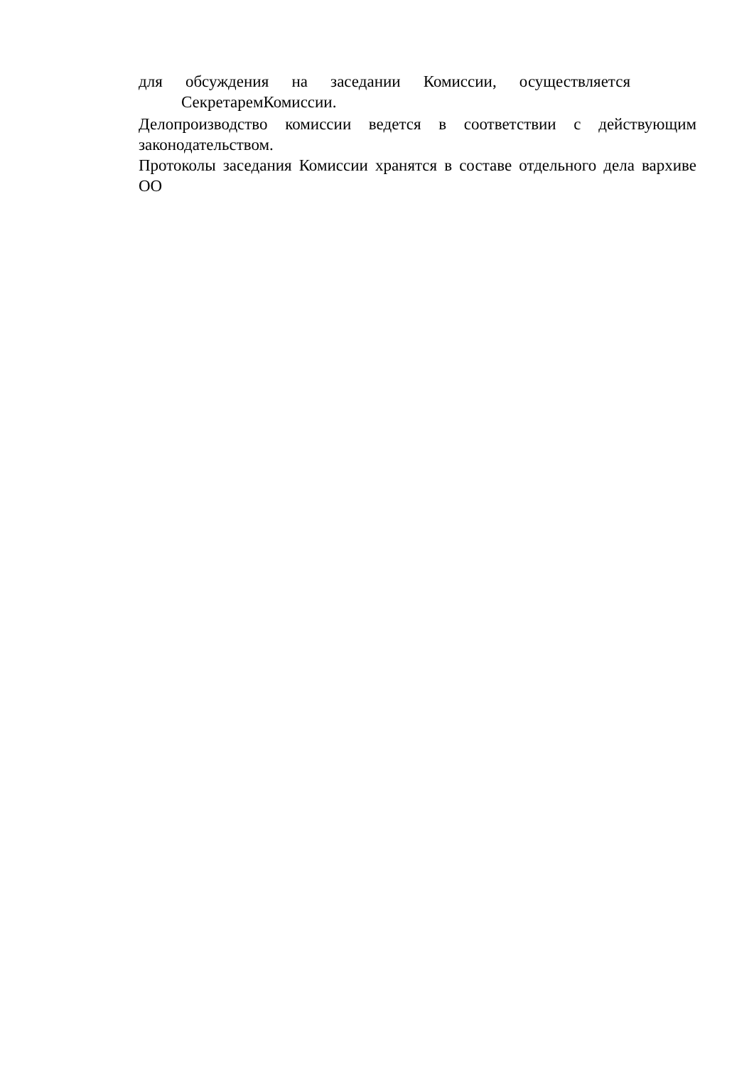для обсуждения на заседании Комиссии, осуществляется
СекретаремКомиссии.
Делопроизводство комиссии ведется в соответствии с действующим законодательством.
Протоколы заседания Комиссии хранятся в составе отдельного дела вархиве ОО